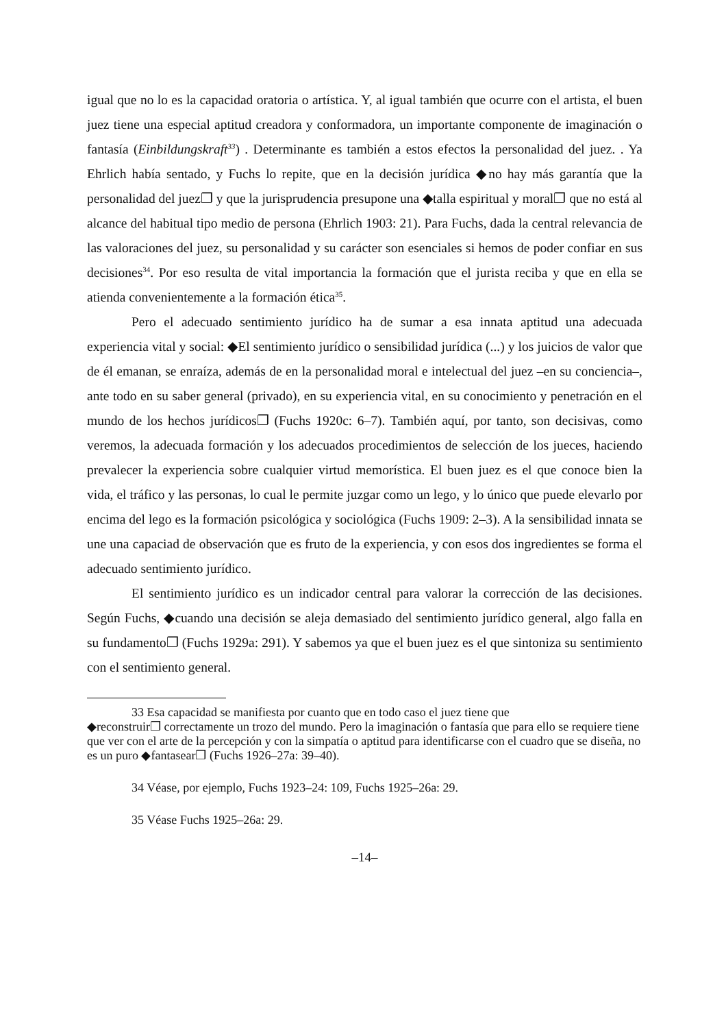igual que no lo es la capacidad oratoria o artística. Y, al igual también que ocurre con el artista, el buen juez tiene una especial aptitud creadora y conformadora, un importante componente de imaginación o fantasía (Einbildungskraft<sup>33</sup>) . Determinante es también a estos efectos la personalidad del juez. . Ya Ehrlich había sentado, y Fuchs lo repite, que en la decisión jurídica ◆no hay más garantía que la personalidad del juez❐ y que la jurisprudencia presupone una ◆talla espiritual y moral❐ que no está al alcance del habitual tipo medio de persona (Ehrlich 1903: 21). Para Fuchs, dada la central relevancia de las valoraciones del juez, su personalidad y su carácter son esenciales si hemos de poder confiar en sus decisiones<sup>34</sup>. Por eso resulta de vital importancia la formación que el jurista reciba y que en ella se atienda convenientemente a la formación ética<sup>35</sup>.
Pero el adecuado sentimiento jurídico ha de sumar a esa innata aptitud una adecuada experiencia vital y social: ◆El sentimiento jurídico o sensibilidad jurídica (...) y los juicios de valor que de él emanan, se enraíza, además de en la personalidad moral e intelectual del juez –en su conciencia–, ante todo en su saber general (privado), en su experiencia vital, en su conocimiento y penetración en el mundo de los hechos jurídicos❐ (Fuchs 1920c: 6–7). También aquí, por tanto, son decisivas, como veremos, la adecuada formación y los adecuados procedimientos de selección de los jueces, haciendo prevalecer la experiencia sobre cualquier virtud memorística. El buen juez es el que conoce bien la vida, el tráfico y las personas, lo cual le permite juzgar como un lego, y lo único que puede elevarlo por encima del lego es la formación psicológica y sociológica (Fuchs 1909: 2–3). A la sensibilidad innata se une una capaciad de observación que es fruto de la experiencia, y con esos dos ingredientes se forma el adecuado sentimiento jurídico.
El sentimiento jurídico es un indicador central para valorar la corrección de las decisiones. Según Fuchs, ◆cuando una decisión se aleja demasiado del sentimiento jurídico general, algo falla en su fundamento❐ (Fuchs 1929a: 291). Y sabemos ya que el buen juez es el que sintoniza su sentimiento con el sentimiento general.
33 Esa capacidad se manifiesta por cuanto que en todo caso el juez tiene que
◆reconstruir❐ correctamente un trozo del mundo. Pero la imaginación o fantasía que para ello se requiere tiene que ver con el arte de la percepción y con la simpatía o aptitud para identificarse con el cuadro que se diseña, no es un puro ◆fantasear❐ (Fuchs 1926–27a: 39–40).
34 Véase, por ejemplo, Fuchs 1923–24: 109, Fuchs 1925–26a: 29.
35 Véase Fuchs 1925–26a: 29.
–14–